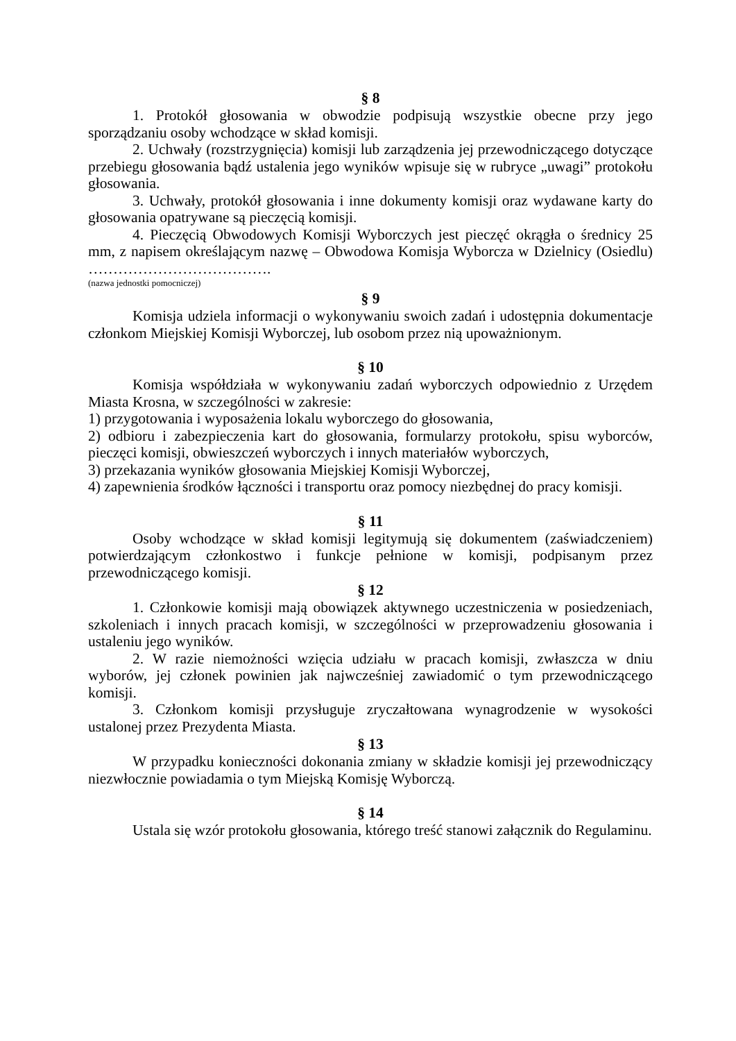§ 8
1. Protokół głosowania w obwodzie podpisują wszystkie obecne przy jego sporządzaniu osoby wchodzące w skład komisji.
2. Uchwały (rozstrzygnięcia) komisji lub zarządzenia jej przewodniczącego dotyczące przebiegu głosowania bądź ustalenia jego wyników wpisuje się w rubryce „uwagi” protokołu głosowania.
3. Uchwały, protokół głosowania i inne dokumenty komisji oraz wydawane karty do głosowania opatrywane są pieczęcią komisji.
4. Pieczęcią Obwodowych Komisji Wyborczych jest pieczęć okrągła o średnicy 25 mm, z napisem określającym nazwę – Obwodowa Komisja Wyborcza w Dzielnicy (Osiedlu) ……………………………….
(nazwa jednostki pomocniczej)
§ 9
Komisja udziela informacji o wykonywaniu swoich zadań i udostępnia dokumentacje członkom Miejskiej Komisji Wyborczej, lub osobom przez nią upoważnionym.
§ 10
Komisja współdziała w wykonywaniu zadań wyborczych odpowiednio z Urzędem Miasta Krosna, w szczególności w zakresie:
1) przygotowania i wyposażenia lokalu wyborczego do głosowania,
2) odbioru i zabezpieczenia kart do głosowania, formularzy protokołu, spisu wyborców, pieczęci komisji, obwieszczeń wyborczych i innych materiałów wyborczych,
3) przekazania wyników głosowania Miejskiej Komisji Wyborczej,
4) zapewnienia środków łączności i transportu oraz pomocy niezbędnej do pracy komisji.
§ 11
Osoby wchodzące w skład komisji legitymują się dokumentem (zaświadczeniem) potwierdzającym członkostwo i funkcje pełnione w komisji, podpisanym przez przewodniczącego komisji.
§ 12
1. Członkowie komisji mają obowiązek aktywnego uczestniczenia w posiedzeniach, szkoleniach i innych pracach komisji, w szczególności w przeprowadzeniu głosowania i ustaleniu jego wyników.
2. W razie niemożności wzięcia udziału w pracach komisji, zwłaszcza w dniu wyborów, jej członek powinien jak najwcześniej zawiadomić o tym przewodniczącego komisji.
3. Członkom komisji przysługuje zryczałtowana wynagrodzenie w wysokości ustalonej przez Prezydenta Miasta.
§ 13
W przypadku konieczności dokonania zmiany w składzie komisji jej przewodniczący niezwłocznie powiadamia o tym Miejską Komisję Wyborczą.
§ 14
Ustala się wzór protokołu głosowania, którego treść stanowi załącznik do Regulaminu.